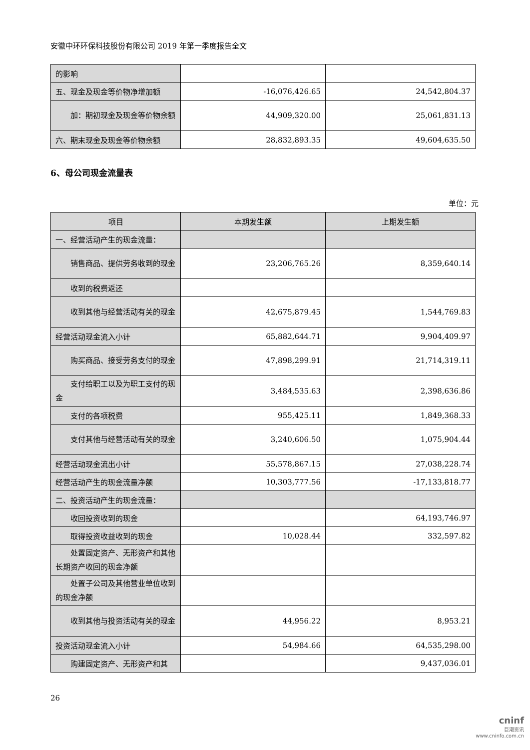安徽中环环保科技股份有限公司 2019 年第一季度报告全文
| 的影响 | | |
| 五、现金及现金等价物净增加额 | -16,076,426.65 | 24,542,804.37 |
| 加：期初现金及现金等价物余额 | 44,909,320.00 | 25,061,831.13 |
| 六、期末现金及现金等价物余额 | 28,832,893.35 | 49,604,635.50 |
6、母公司现金流量表
单位：元
| 项目 | 本期发生额 | 上期发生额 |
| --- | --- | --- |
| 一、经营活动产生的现金流量： | | |
| 销售商品、提供劳务收到的现金 | 23,206,765.26 | 8,359,640.14 |
| 收到的税费返还 | | |
| 收到其他与经营活动有关的现金 | 42,675,879.45 | 1,544,769.83 |
| 经营活动现金流入小计 | 65,882,644.71 | 9,904,409.97 |
| 购买商品、接受劳务支付的现金 | 47,898,299.91 | 21,714,319.11 |
| 支付给职工以及为职工支付的现金 | 3,484,535.63 | 2,398,636.86 |
| 支付的各项税费 | 955,425.11 | 1,849,368.33 |
| 支付其他与经营活动有关的现金 | 3,240,606.50 | 1,075,904.44 |
| 经营活动现金流出小计 | 55,578,867.15 | 27,038,228.74 |
| 经营活动产生的现金流量净额 | 10,303,777.56 | -17,133,818.77 |
| 二、投资活动产生的现金流量： | | |
| 收回投资收到的现金 | | 64,193,746.97 |
| 取得投资收益收到的现金 | 10,028.44 | 332,597.82 |
| 处置固定资产、无形资产和其他长期资产收回的现金净额 | | |
| 处置子公司及其他营业单位收到的现金净额 | | |
| 收到其他与投资活动有关的现金 | 44,956.22 | 8,953.21 |
| 投资活动现金流入小计 | 54,984.66 | 64,535,298.00 |
| 购建固定资产、无形资产和其 | | 9,437,036.01 |
26
cninf
巨潮资讯
www.cninfo.com.cn